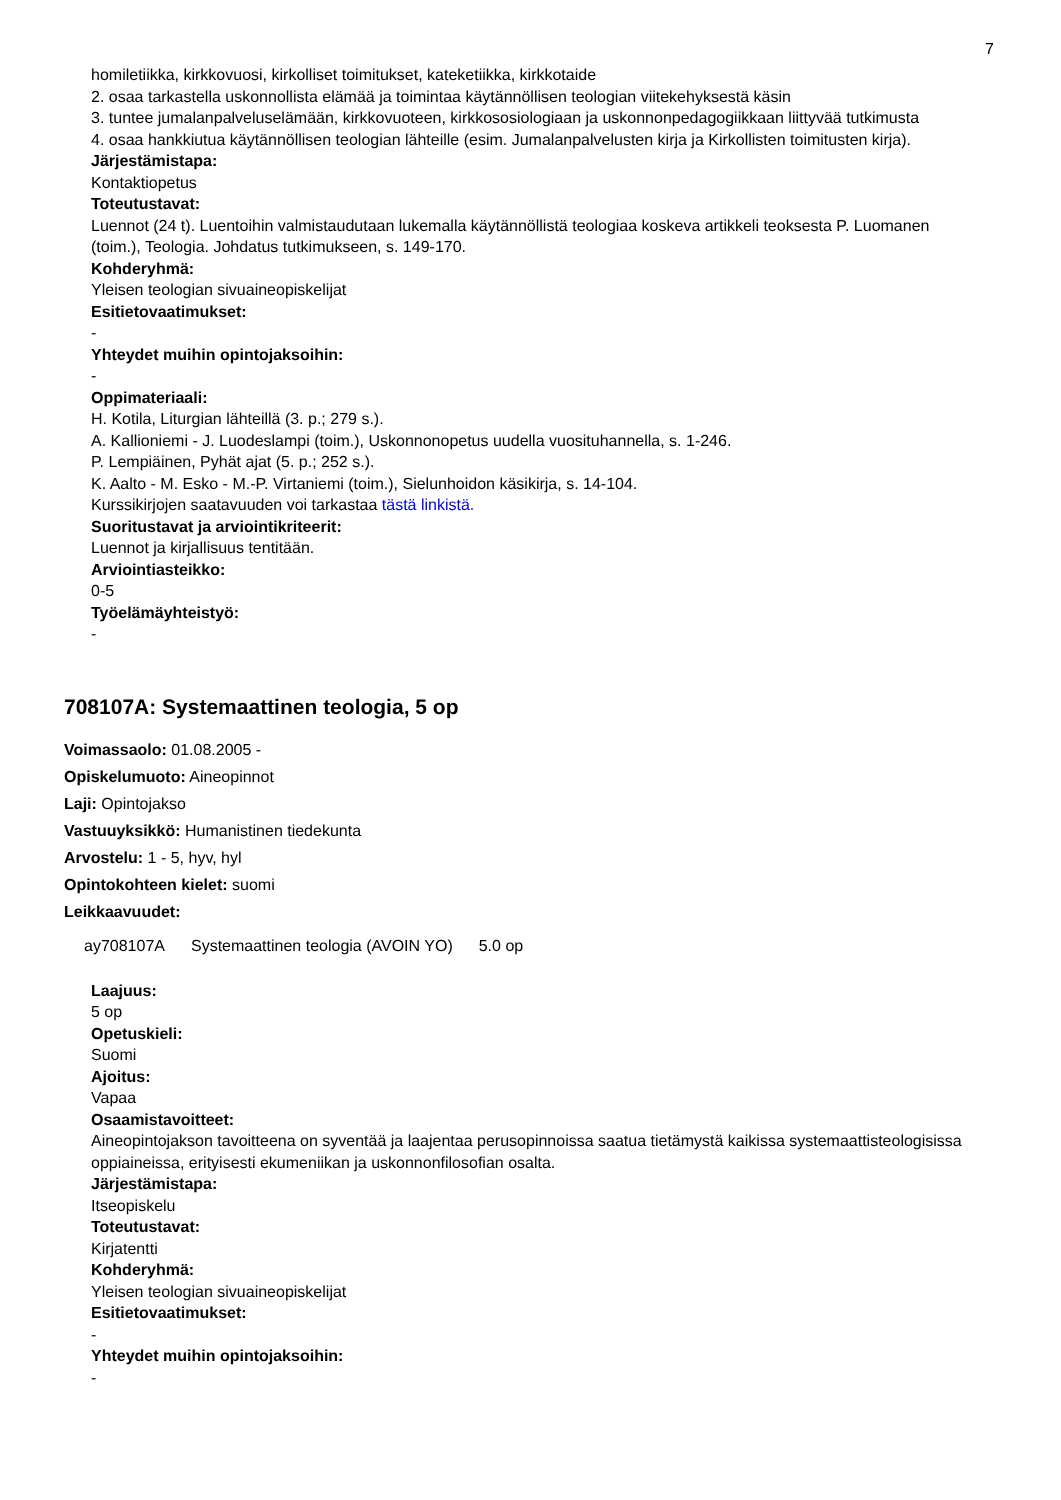7
homiletiikka, kirkkovuosi, kirkolliset toimitukset, kateketiikka, kirkkotaide
2. osaa tarkastella uskonnollista elämää ja toimintaa käytännöllisen teologian viitekehyksestä käsin
3. tuntee jumalanpalveluselämään, kirkkovuoteen, kirkkososiologiaan ja uskonnonpedagogiikkaan liittyvää tutkimusta
4. osaa hankkiutua käytännöllisen teologian lähteille (esim. Jumalanpalvelusten kirja ja Kirkollisten toimitusten kirja).
Järjestämistapa:
Kontaktiopetus
Toteutustavat:
Luennot (24 t). Luentoihin valmistaudutaan lukemalla käytännöllistä teologiaa koskeva artikkeli teoksesta P. Luomanen (toim.), Teologia. Johdatus tutkimukseen, s. 149-170.
Kohderyhmä:
Yleisen teologian sivuaineopiskelijat
Esitietovaatimukset:
-
Yhteydet muihin opintojaksoihin:
-
Oppimateriaali:
H. Kotila, Liturgian lähteillä (3. p.; 279 s.).
A. Kallioniemi - J. Luodeslampi (toim.), Uskonnonopetus uudella vuosituhannella, s. 1-246.
P. Lempiäinen, Pyhät ajat (5. p.; 252 s.).
K. Aalto - M. Esko - M.-P. Virtaniemi (toim.), Sielunhoidon käsikirja, s. 14-104.
Kurssikirjojen saatavuuden voi tarkastaa tästä linkistä.
Suoritustavat ja arviointikriteerit:
Luennot ja kirjallisuus tentitään.
Arviointiasteikko:
0-5
Työelämäyhteistyö:
-
708107A: Systemaattinen teologia, 5 op
Voimassaolo: 01.08.2005 -
Opiskelumuoto: Aineopinnot
Laji: Opintojakso
Vastuuyksikkö: Humanistinen tiedekunta
Arvostelu: 1 - 5, hyv, hyl
Opintokohteen kielet: suomi
Leikkaavuudet:
| ay708107A | Systemaattinen teologia (AVOIN YO) | 5.0 op |
Laajuus:
5 op
Opetuskieli:
Suomi
Ajoitus:
Vapaa
Osaamistavoitteet:
Aineopintojakson tavoitteena on syventää ja laajentaa perusopinnoissa saatua tietämystä kaikissa systemaattisteologisissa oppiaineissa, erityisesti ekumeniikan ja uskonnonfilosofian osalta.
Järjestämistapa:
Itseopiskelu
Toteutustavat:
Kirjatentti
Kohderyhmä:
Yleisen teologian sivuaineopiskelijat
Esitietovaatimukset:
-
Yhteydet muihin opintojaksoihin:
-